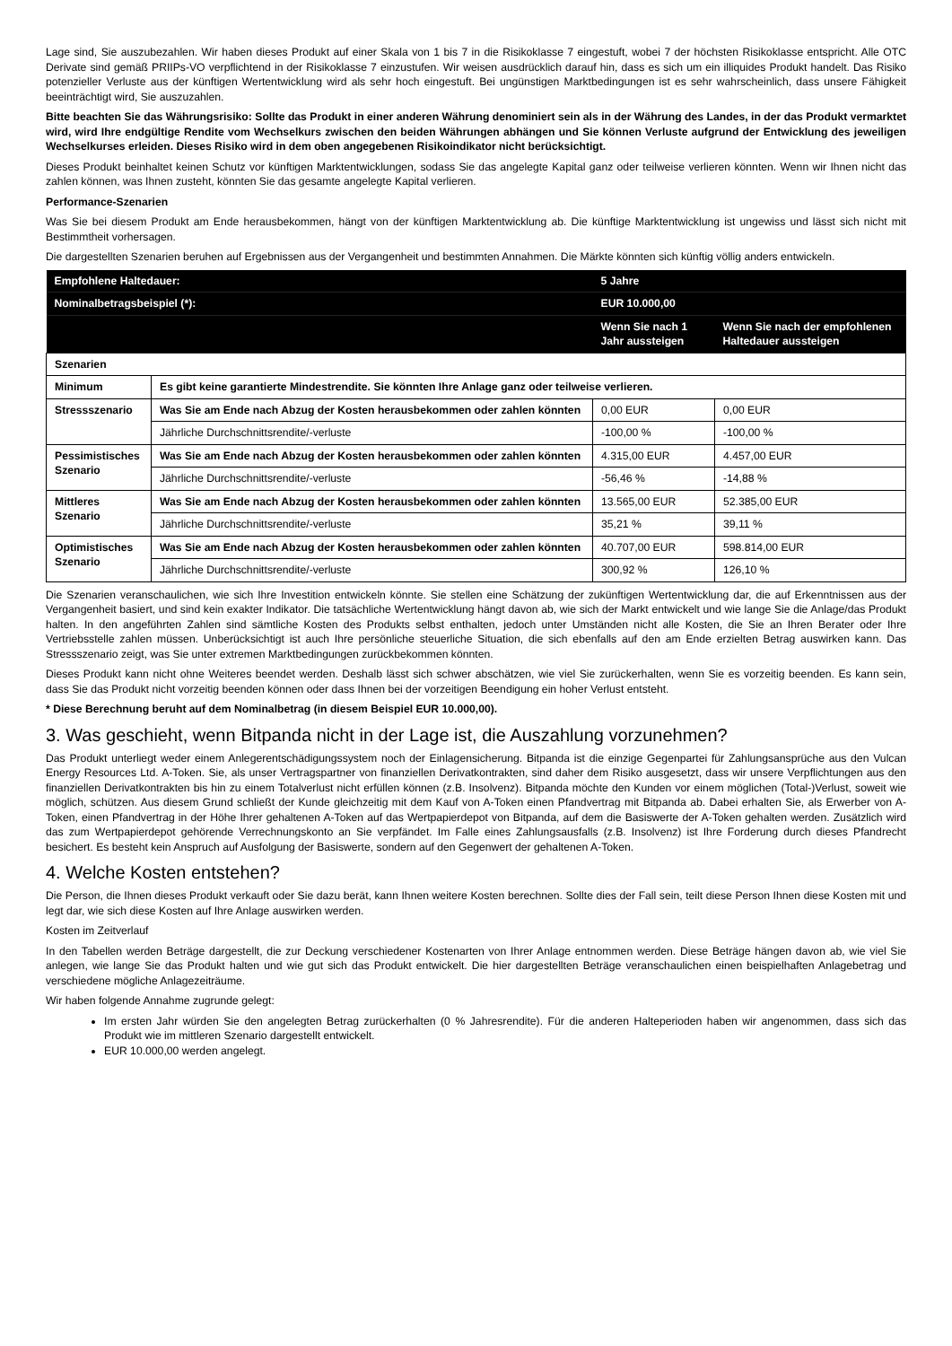Lage sind, Sie auszubezahlen. Wir haben dieses Produkt auf einer Skala von 1 bis 7 in die Risikoklasse 7 eingestuft, wobei 7 der höchsten Risikoklasse entspricht. Alle OTC Derivate sind gemäß PRIIPs-VO verpflichtend in der Risikoklasse 7 einzustufen. Wir weisen ausdrücklich darauf hin, dass es sich um ein illiquides Produkt handelt. Das Risiko potenzieller Verluste aus der künftigen Wertentwicklung wird als sehr hoch eingestuft. Bei ungünstigen Marktbedingungen ist es sehr wahrscheinlich, dass unsere Fähigkeit beeinträchtigt wird, Sie auszuzahlen.
Bitte beachten Sie das Währungsrisiko: Sollte das Produkt in einer anderen Währung denominiert sein als in der Währung des Landes, in der das Produkt vermarktet wird, wird Ihre endgültige Rendite vom Wechselkurs zwischen den beiden Währungen abhängen und Sie können Verluste aufgrund der Entwicklung des jeweiligen Wechselkurses erleiden. Dieses Risiko wird in dem oben angegebenen Risikoindikator nicht berücksichtigt.
Dieses Produkt beinhaltet keinen Schutz vor künftigen Marktentwicklungen, sodass Sie das angelegte Kapital ganz oder teilweise verlieren könnten. Wenn wir Ihnen nicht das zahlen können, was Ihnen zusteht, könnten Sie das gesamte angelegte Kapital verlieren.
Performance-Szenarien
Was Sie bei diesem Produkt am Ende herausbekommen, hängt von der künftigen Marktentwicklung ab. Die künftige Marktentwicklung ist ungewiss und lässt sich nicht mit Bestimmtheit vorhersagen.
Die dargestellten Szenarien beruhen auf Ergebnissen aus der Vergangenheit und bestimmten Annahmen. Die Märkte könnten sich künftig völlig anders entwickeln.
| Empfohlene Haltedauer: | | 5 Jahre | |
| Nominalbetragsbeispiel (*): | | EUR 10.000,00 | |
| | | Wenn Sie nach 1 Jahr aussteigen | Wenn Sie nach der empfohlenen Haltedauer aussteigen |
| Szenarien | | | |
| Minimum | Es gibt keine garantierte Mindestrendite. Sie könnten Ihre Anlage ganz oder teilweise verlieren. | | |
| Stressszenario | Was Sie am Ende nach Abzug der Kosten herausbekommen oder zahlen könnten | 0,00 EUR | 0,00 EUR |
| | Jährliche Durchschnittsrendite/-verluste | -100,00 % | -100,00 % |
| Pessimistisches Szenario | Was Sie am Ende nach Abzug der Kosten herausbekommen oder zahlen könnten | 4.315,00 EUR | 4.457,00 EUR |
| | Jährliche Durchschnittsrendite/-verluste | -56,46 % | -14,88 % |
| Mittleres Szenario | Was Sie am Ende nach Abzug der Kosten herausbekommen oder zahlen könnten | 13.565,00 EUR | 52.385,00 EUR |
| | Jährliche Durchschnittsrendite/-verluste | 35,21 % | 39,11 % |
| Optimistisches Szenario | Was Sie am Ende nach Abzug der Kosten herausbekommen oder zahlen könnten | 40.707,00 EUR | 598.814,00 EUR |
| | Jährliche Durchschnittsrendite/-verluste | 300,92 % | 126,10 % |
Die Szenarien veranschaulichen, wie sich Ihre Investition entwickeln könnte. Sie stellen eine Schätzung der zukünftigen Wertentwicklung dar, die auf Erkenntnissen aus der Vergangenheit basiert, und sind kein exakter Indikator. Die tatsächliche Wertentwicklung hängt davon ab, wie sich der Markt entwickelt und wie lange Sie die Anlage/das Produkt halten. In den angeführten Zahlen sind sämtliche Kosten des Produkts selbst enthalten, jedoch unter Umständen nicht alle Kosten, die Sie an Ihren Berater oder Ihre Vertriebsstelle zahlen müssen. Unberücksichtigt ist auch Ihre persönliche steuerliche Situation, die sich ebenfalls auf den am Ende erzielten Betrag auswirken kann. Das Stressszenario zeigt, was Sie unter extremen Marktbedingungen zurückbekommen könnten.
Dieses Produkt kann nicht ohne Weiteres beendet werden. Deshalb lässt sich schwer abschätzen, wie viel Sie zurückerhalten, wenn Sie es vorzeitig beenden. Es kann sein, dass Sie das Produkt nicht vorzeitig beenden können oder dass Ihnen bei der vorzeitigen Beendigung ein hoher Verlust entsteht.
* Diese Berechnung beruht auf dem Nominalbetrag (in diesem Beispiel EUR 10.000,00).
3. Was geschieht, wenn Bitpanda nicht in der Lage ist, die Auszahlung vorzunehmen?
Das Produkt unterliegt weder einem Anlegerentschädigungssystem noch der Einlagensicherung. Bitpanda ist die einzige Gegenpartei für Zahlungsansprüche aus den Vulcan Energy Resources Ltd. A-Token. Sie, als unser Vertragspartner von finanziellen Derivatkontrakten, sind daher dem Risiko ausgesetzt, dass wir unsere Verpflichtungen aus den finanziellen Derivatkontrakten bis hin zu einem Totalverlust nicht erfüllen können (z.B. Insolvenz). Bitpanda möchte den Kunden vor einem möglichen (Total-)Verlust, soweit wie möglich, schützen. Aus diesem Grund schließt der Kunde gleichzeitig mit dem Kauf von A-Token einen Pfandvertrag mit Bitpanda ab. Dabei erhalten Sie, als Erwerber von A-Token, einen Pfandvertrag in der Höhe Ihrer gehaltenen A-Token auf das Wertpapierdepot von Bitpanda, auf dem die Basiswerte der A-Token gehalten werden. Zusätzlich wird das zum Wertpapierdepot gehörende Verrechnungskonto an Sie verpfändet. Im Falle eines Zahlungsausfalls (z.B. Insolvenz) ist Ihre Forderung durch dieses Pfandrecht besichert. Es besteht kein Anspruch auf Ausfolgung der Basiswerte, sondern auf den Gegenwert der gehaltenen A-Token.
4. Welche Kosten entstehen?
Die Person, die Ihnen dieses Produkt verkauft oder Sie dazu berät, kann Ihnen weitere Kosten berechnen. Sollte dies der Fall sein, teilt diese Person Ihnen diese Kosten mit und legt dar, wie sich diese Kosten auf Ihre Anlage auswirken werden.
Kosten im Zeitverlauf
In den Tabellen werden Beträge dargestellt, die zur Deckung verschiedener Kostenarten von Ihrer Anlage entnommen werden. Diese Beträge hängen davon ab, wie viel Sie anlegen, wie lange Sie das Produkt halten und wie gut sich das Produkt entwickelt. Die hier dargestellten Beträge veranschaulichen einen beispielhaften Anlagebetrag und verschiedene mögliche Anlagezeiträume.
Wir haben folgende Annahme zugrunde gelegt:
Im ersten Jahr würden Sie den angelegten Betrag zurückerhalten (0 % Jahresrendite). Für die anderen Halteperioden haben wir angenommen, dass sich das Produkt wie im mittleren Szenario dargestellt entwickelt.
EUR 10.000,00 werden angelegt.